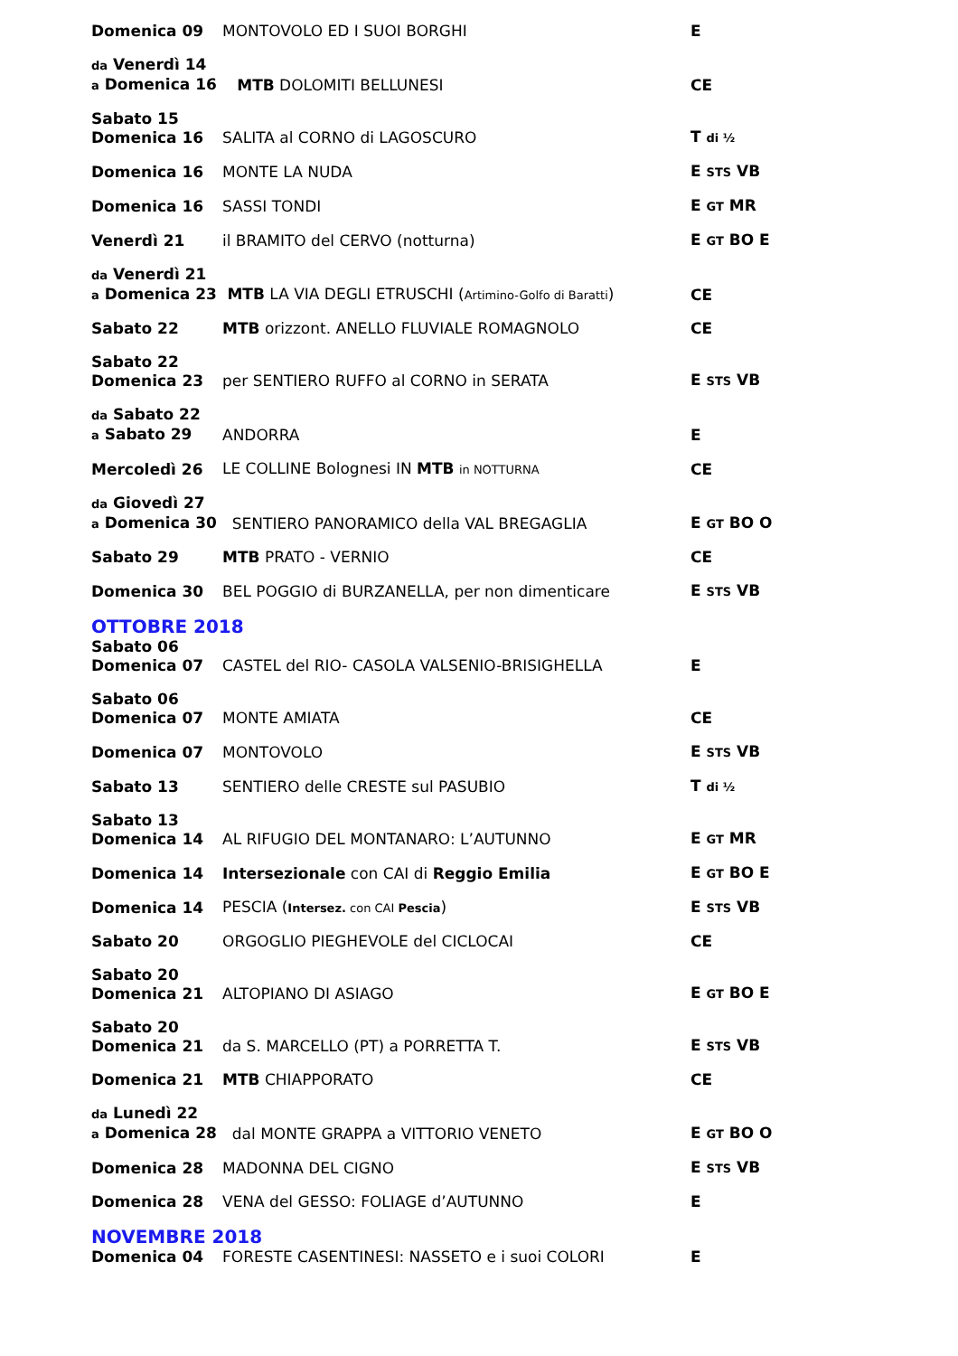Domenica 09
MONTOVOLO ED I SUOI BORGHI
E
da Venerdì 14
a Domenica 16
MTB DOLOMITI BELLUNESI
CE
Sabato 15
Domenica 16
SALITA al CORNO di LAGOSCURO
T di ½
Domenica 16
MONTE LA NUDA
E STS VB
Domenica 16
SASSI TONDI
E GT MR
Venerdì 21
il BRAMITO del CERVO (notturna)
E GT BO E
da Venerdì 21
a Domenica 23
MTB LA VIA DEGLI ETRUSCHI (Artimino-Golfo di Baratti)
CE
Sabato 22
MTB orizzont. ANELLO FLUVIALE ROMAGNOLO
CE
Sabato 22
Domenica 23
per SENTIERO RUFFO al CORNO in SERATA
E STS VB
da Sabato 22
a Sabato 29
ANDORRA
E
Mercoledì 26
LE COLLINE Bolognesi IN MTB in NOTTURNA
CE
da Giovedì 27
a Domenica 30
SENTIERO PANORAMICO della VAL BREGAGLIA
E GT BO O
Sabato 29
MTB PRATO - VERNIO
CE
Domenica 30
BEL POGGIO di BURZANELLA, per non dimenticare
E STS VB
OTTOBRE 2018
Sabato 06
Domenica 07
CASTEL del RIO- CASOLA VALSENIO-BRISIGHELLA
E
Sabato 06
Domenica 07
MONTE AMIATA
CE
Domenica 07
MONTOVOLO
E STS VB
Sabato 13
SENTIERO delle CRESTE sul PASUBIO
T di ½
Sabato 13
Domenica 14
AL RIFUGIO DEL MONTANARO: L’AUTUNNO
E GT MR
Domenica 14
Intersezionale con CAI di Reggio Emilia
E GT BO E
Domenica 14
PESCIA (Intersez. con CAI Pescia)
E STS VB
Sabato 20
ORGOGLIO PIEGHEVOLE del CICLOCAI
CE
Sabato 20
Domenica 21
ALTOPIANO DI ASIAGO
E GT BO E
Sabato 20
Domenica 21
da S. MARCELLO (PT) a PORRETTA T.
E STS VB
Domenica 21
MTB CHIAPPORATO
CE
da Lunedì 22
a Domenica 28
dal MONTE GRAPPA a VITTORIO VENETO
E GT BO O
Domenica 28
MADONNA DEL CIGNO
E STS VB
Domenica 28
VENA del GESSO: FOLIAGE d’AUTUNNO
E
NOVEMBRE 2018
Domenica 04
FORESTE CASENTINESI: NASSETO e i suoi COLORI
E